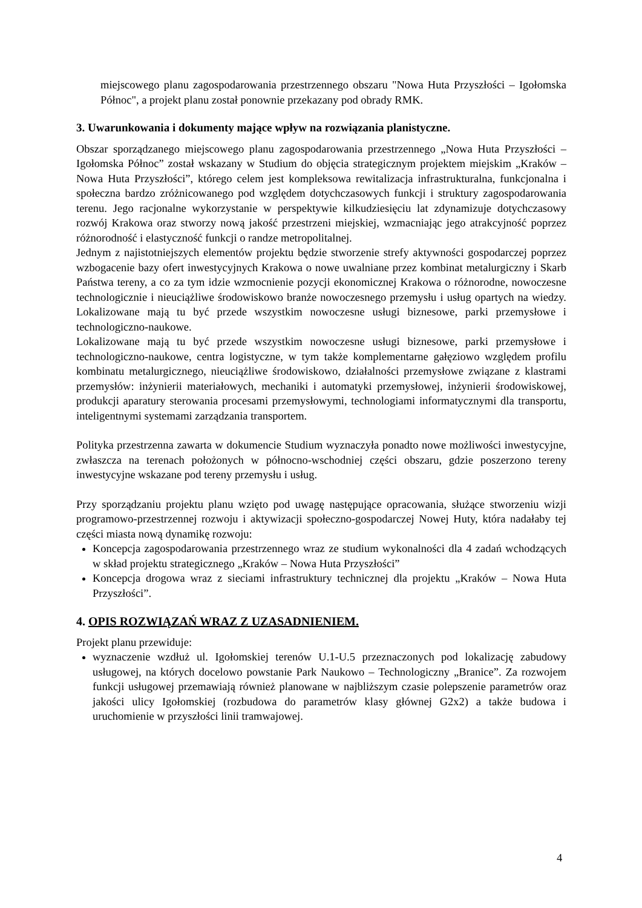miejscowego planu zagospodarowania przestrzennego obszaru "Nowa Huta Przyszłości – Igołomska Północ", a projekt planu został ponownie przekazany pod obrady RMK.
3. Uwarunkowania i dokumenty mające wpływ na rozwiązania planistyczne.
Obszar sporządzanego miejscowego planu zagospodarowania przestrzennego „Nowa Huta Przyszłości – Igołomska Północ” został wskazany w Studium do objęcia strategicznym projektem miejskim „Kraków – Nowa Huta Przyszłości”, którego celem jest kompleksowa rewitalizacja infrastrukturalna, funkcjonalna i społeczna bardzo zróżnicowanego pod względem dotychczasowych funkcji i struktury zagospodarowania terenu. Jego racjonalne wykorzystanie w perspektywie kilkudziesięciu lat zdynamizuje dotychczasowy rozwój Krakowa oraz stworzy nową jakość przestrzeni miejskiej, wzmacniając jego atrakcyjność poprzez różnorodność i elastyczność funkcji o randze metropolitalnej.
Jednym z najistotniejszych elementów projektu będzie stworzenie strefy aktywności gospodarczej poprzez wzbogacenie bazy ofert inwestycyjnych Krakowa o nowe uwalniane przez kombinat metalurgiczny i Skarb Państwa tereny, a co za tym idzie wzmocnienie pozycji ekonomicznej Krakowa o różnorodne, nowoczesne technologicznie i nieuciążliwe środowiskowo branże nowoczesnego przemysłu i usług opartych na wiedzy. Lokalizowane mają tu być przede wszystkim nowoczesne usługi biznesowe, parki przemysłowe i technologiczno-naukowe.
Lokalizowane mają tu być przede wszystkim nowoczesne usługi biznesowe, parki przemysłowe i technologiczno-naukowe, centra logistyczne, w tym także komplementarne gałęziowo względem profilu kombinatu metalurgicznego, nieuciążliwe środowiskowo, działalności przemysłowe związane z klastrami przemysłów: inżynierii materiałowych, mechaniki i automatyki przemysłowej, inżynierii środowiskowej, produkcji aparatury sterowania procesami przemysłowymi, technologiami informatycznymi dla transportu, inteligentnymi systemami zarządzania transportem.
Polityka przestrzenna zawarta w dokumencie Studium wyznaczyła ponadto nowe możliwości inwestycyjne, zwłaszcza na terenach położonych w północno-wschodniej części obszaru, gdzie poszerzono tereny inwestycyjne wskazane pod tereny przemysłu i usług.
Przy sporządzaniu projektu planu wzięto pod uwagę następujące opracowania, służące stworzeniu wizji programowo-przestrzennej rozwoju i aktywizacji społeczno-gospodarczej Nowej Huty, która nadałaby tej części miasta nową dynamikę rozwoju:
Koncepcja zagospodarowania przestrzennego wraz ze studium wykonalności dla 4 zadań wchodzących w skład projektu strategicznego „Kraków – Nowa Huta Przyszłości”
Koncepcja drogowa wraz z sieciami infrastruktury technicznej dla projektu „Kraków – Nowa Huta Przyszłości”.
4. OPIS ROZWIĄZAŃ WRAZ Z UZASADNIENIEM.
Projekt planu przewiduje:
wyznaczenie wzdłuż ul. Igołomskiej terenów U.1-U.5 przeznaczonych pod lokalizację zabudowy usługowej, na których docelowo powstanie Park Naukowo – Technologiczny „Branice”. Za rozwojem funkcji usługowej przemawiają również planowane w najbliższym czasie polepszenie parametrów oraz jakości ulicy Igołomskiej (rozbudowa do parametrów klasy głównej G2x2) a także budowa i uruchomienie w przyszłości linii tramwajowej.
4